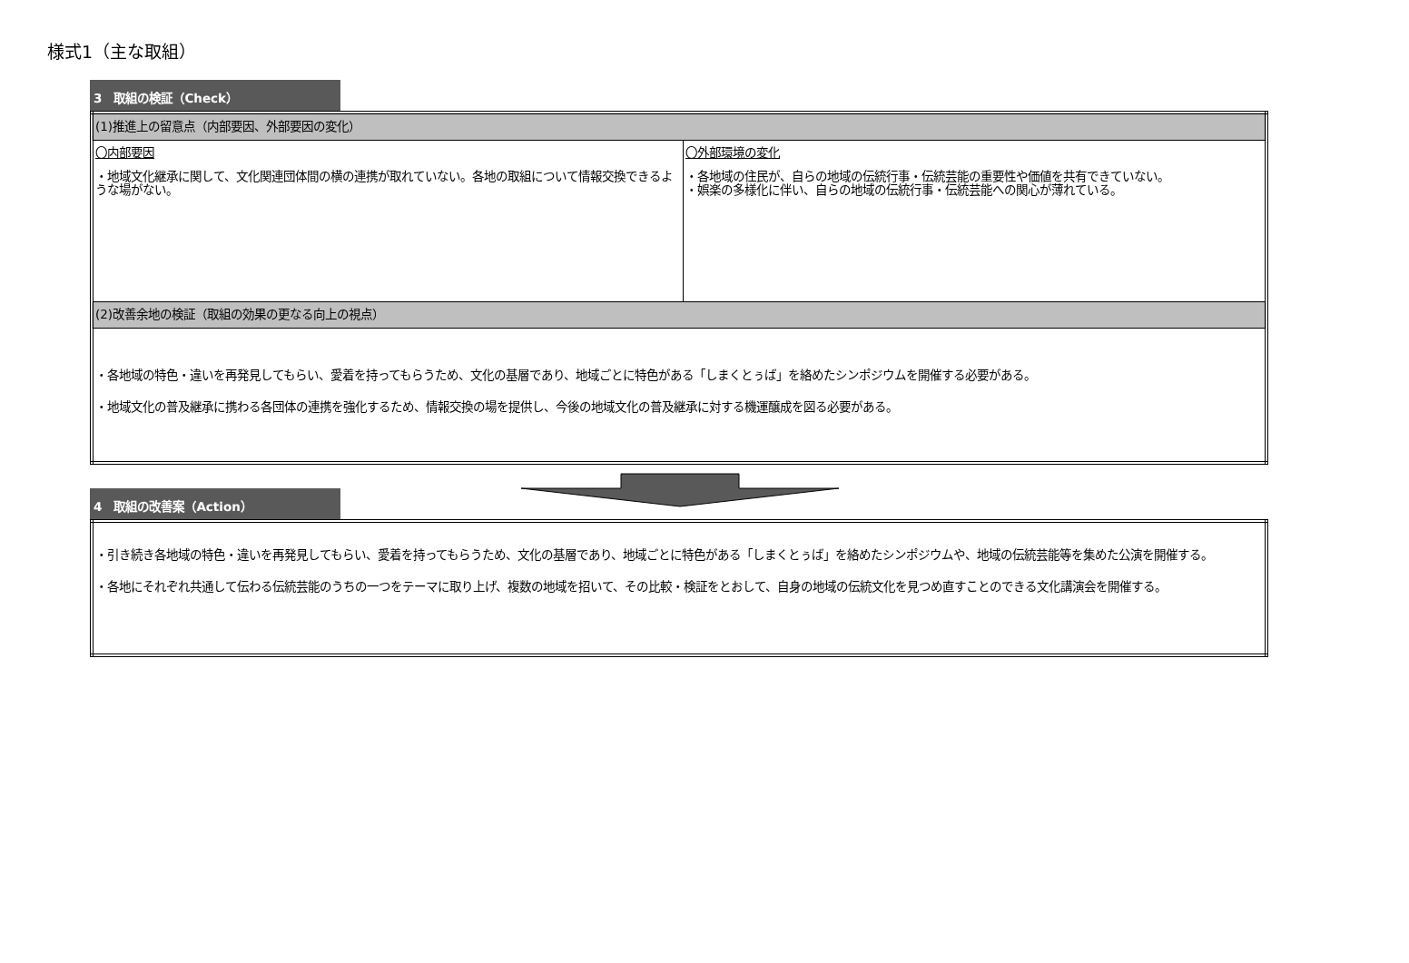様式1（主な取組）
3　取組の検証（Check）
| (1)推進上の留意点（内部要因、外部要因の変化） | |
| 〇内部要因 ・地域文化継承に関して、文化関連団体間の横の連携が取れていない。各地の取組について情報交換できるような場がない。 | 〇外部環境の変化 ・各地域の住民が、自らの地域の伝統行事・伝統芸能の重要性や価値を共有できていない。 ・娯楽の多様化に伴い、自らの地域の伝統行事・伝統芸能への関心が薄れている。 |
| (2)改善余地の検証（取組の効果の更なる向上の視点） | |
| ・各地域の特色・違いを再発見してもらい、愛着を持ってもらうため、文化の基層であり、地域ごとに特色がある「しまくとぅば」を絡めたシンポジウムを開催する必要がある。 ・地域文化の普及継承に携わる各団体の連携を強化するため、情報交換の場を提供し、今後の地域文化の普及継承に対する機運醸成を図る必要がある。 | |
4　取組の改善案（Action）
| ・引き続き各地域の特色・違いを再発見してもらい、愛着を持ってもらうため、文化の基層であり、地域ごとに特色がある「しまくとぅば」を絡めたシンポジウムや、地域の伝統芸能等を集めた公演を開催する。 ・各地にそれぞれ共通して伝わる伝統芸能のうちの一つをテーマに取り上げ、複数の地域を招いて、その比較・検証をとおして、自身の地域の伝統文化を見つめ直すことのできる文化講演会を開催する。 |